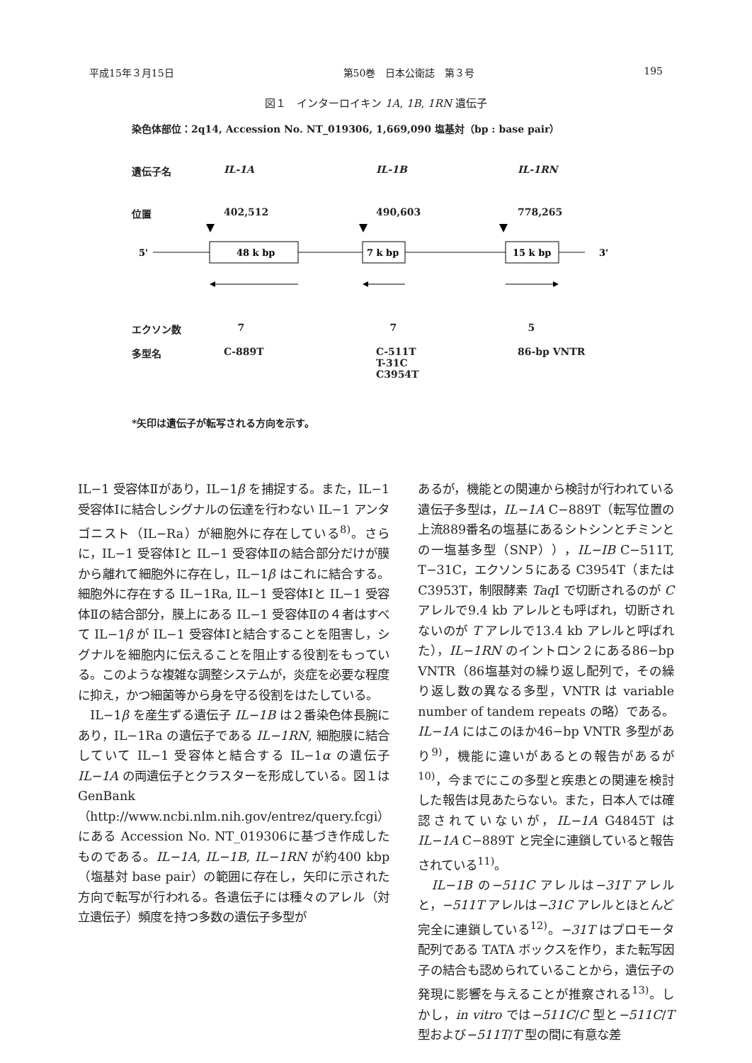平成15年３月15日 第50巻　日本公衛誌　第３号 195
図１　インターロイキン 1A, 1B, 1RN 遺伝子
染色体部位：2q14, Accession No. NT_019306, 1,669,090 塩基対（bp : base pair）
遺伝子名 IL-1A IL-1B IL-1RN
位置 402,512 490,603 778,265
5'
48 k bp
7 k bp
15 k bp
3'
エクソン数 7 7 5
多型名 C-889T C-511T
T-31C
C3954T 86-bp VNTR
*矢印は遺伝子が転写される方向を示す。
IL−1 受容体Ⅱがあり，IL−1β を捕捉する。また，IL−1 受容体Ⅰに結合しシグナルの伝達を行わない IL−1 アンタゴニスト（IL−Ra）が細胞外に存在している<sup>8)</sup>。さらに，IL−1 受容体Ⅰと IL−1 受容体Ⅱの結合部分だけが膜から離れて細胞外に存在し，IL−1β はこれに結合する。細胞外に存在する IL−1Ra, IL−1 受容体Ⅰと IL−1 受容体Ⅱの結合部分，膜上にある IL−1 受容体Ⅱの４者はすべて IL−1β が IL−1 受容体Ⅰと結合することを阻害し，シグナルを細胞内に伝えることを阻止する役割をもっている。このような複雑な調整システムが，炎症を必要な程度に抑え，かつ細菌等から身を守る役割をはたしている。
　IL−1β を産生ずる遺伝子 IL−1B は２番染色体長腕にあり，IL−1Ra の遺伝子である IL−1RN, 細胞膜に結合していて IL−1 受容体と結合する IL−1α の遺伝子 IL−1A の両遺伝子とクラスターを形成している。図１は GenBank（http://www.ncbi.nlm.nih.gov/entrez/query.fcgi）にある Accession No. NT_019306に基づき作成したものである。IL−1A, IL−1B, IL−1RN が約400 kbp（塩基対 base pair）の範囲に存在し，矢印に示された方向で転写が行われる。各遺伝子には種々のアレル（対立遺伝子）頻度を持つ多数の遺伝子多型が
あるが，機能との関連から検討が行われている遺伝子多型は，IL−1A C−889T（転写位置の上流889番名の塩基にあるシトシンとチミンとの一塩基多型（SNP）），IL−IB C−511T, T−31C，エクソン５にある C3954T（または C3953T，制限酵素 Taq I で切断されるのが C アレルで9.4 kb アレルとも呼ばれ，切断されないのが T アレルで13.4 kb アレルと呼ばれた），IL−1RN のイントロン２にある86−bp VNTR（86塩基対の繰り返し配列で，その繰り返し数の異なる多型，VNTR は variable number of tandem repeats の略）である。IL−1A にはこのほか46−bp VNTR 多型があり<sup>9)</sup>，機能に違いがあるとの報告があるが<sup>10)</sup>，今までにこの多型と疾患との関連を検討した報告は見あたらない。また，日本人では確認されていないが，IL−1A G4845T は IL−1A C−889T と完全に連鎖していると報告されている<sup>11)</sup>。
　IL−1B の−511C アレルは−31T アレルと，−511T アレルは−31C アレルとほとんど完全に連鎖している<sup>12)</sup>。−31T はプロモータ配列である TATA ボックスを作り，また転写因子の結合も認められていることから，遺伝子の発現に影響を与えることが推察される<sup>13)</sup>。しかし，in vitro では−511C/C 型と−511C/T 型および−511T/T 型の間に有意な差